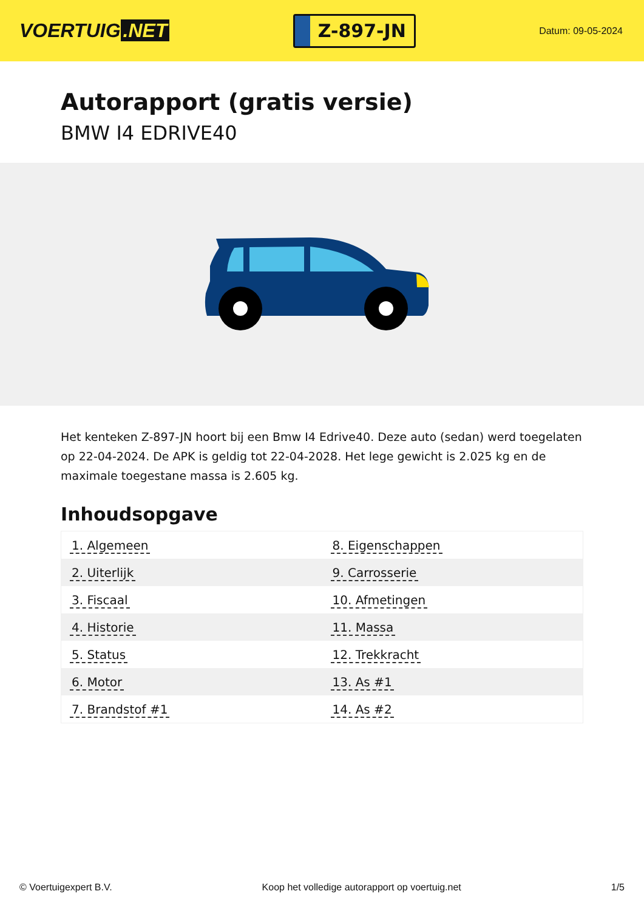VOERTUIG.NET
Z-897-JN
Datum: 09-05-2024
Autorapport (gratis versie)
BMW I4 EDRIVE40
Het kenteken Z-897-JN hoort bij een Bmw I4 Edrive40. Deze auto (sedan) werd toegelaten op 22-04-2024. De APK is geldig tot 22-04-2028. Het lege gewicht is 2.025 kg en de maximale toegestane massa is 2.605 kg.
Inhoudsopgave
| 1. Algemeen | 8. Eigenschappen |
| 2. Uiterlijk | 9. Carrosserie |
| 3. Fiscaal | 10. Afmetingen |
| 4. Historie | 11. Massa |
| 5. Status | 12. Trekkracht |
| 6. Motor | 13. As #1 |
| 7. Brandstof #1 | 14. As #2 |
© Voertuigexpert B.V. Koop het volledige autorapport op voertuig.net 1/5